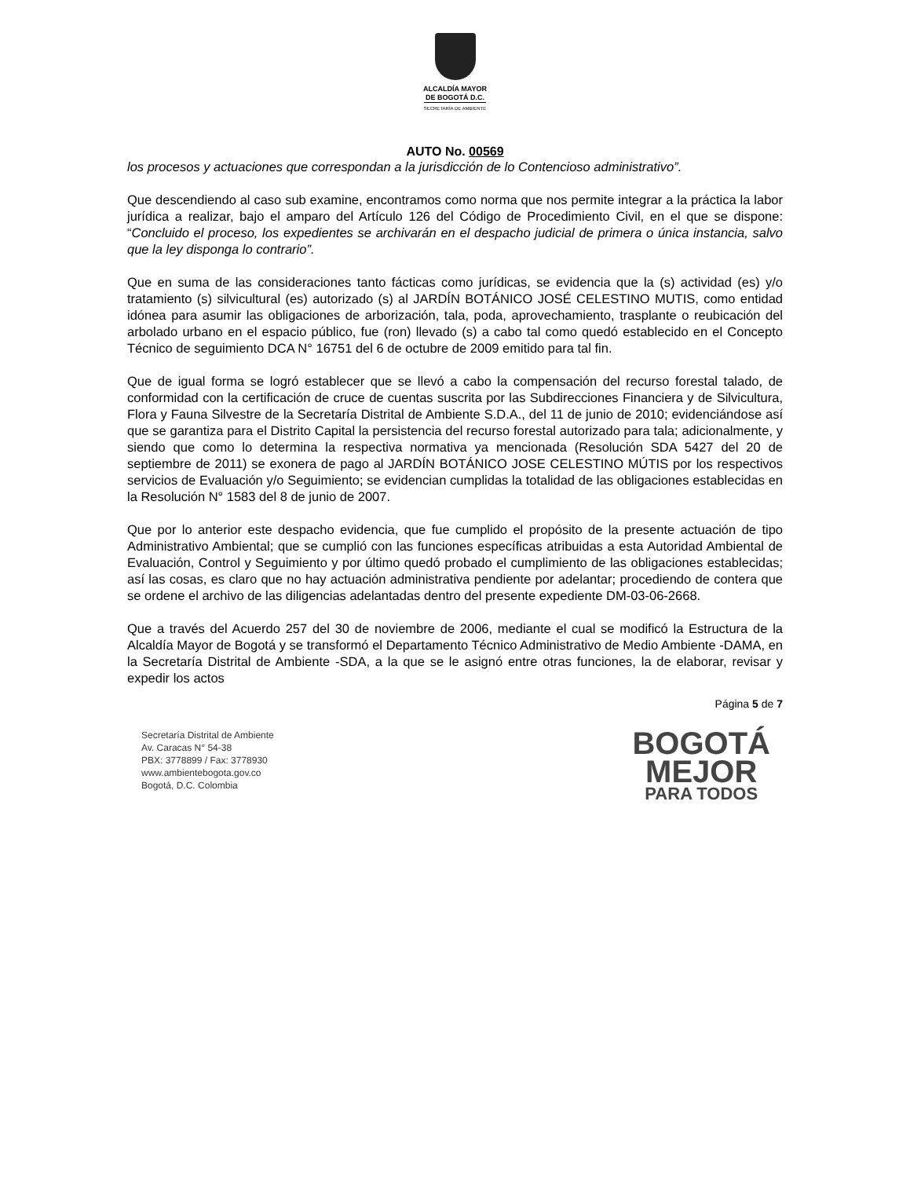ALCALDÍA MAYOR
DE BOGOTÁ D.C.
SECRETARÍA DE AMBIENTE
AUTO No. 00569
los procesos y actuaciones que correspondan a la jurisdicción de lo Contencioso administrativo”.
Que descendiendo al caso sub examine, encontramos como norma que nos permite integrar a la práctica la labor jurídica a realizar, bajo el amparo del Artículo 126 del Código de Procedimiento Civil, en el que se dispone: “Concluido el proceso, los expedientes se archivarán en el despacho judicial de primera o única instancia, salvo que la ley disponga lo contrario”.
Que en suma de las consideraciones tanto fácticas como jurídicas, se evidencia que la (s) actividad (es) y/o tratamiento (s) silvicultural (es) autorizado (s) al JARDÍN BOTÁNICO JOSÉ CELESTINO MUTIS, como entidad idónea para asumir las obligaciones de arborización, tala, poda, aprovechamiento, trasplante o reubicación del arbolado urbano en el espacio público, fue (ron) llevado (s) a cabo tal como quedó establecido en el Concepto Técnico de seguimiento DCA N° 16751 del 6 de octubre de 2009 emitido para tal fin.
Que de igual forma se logró establecer que se llevó a cabo la compensación del recurso forestal talado, de conformidad con la certificación de cruce de cuentas suscrita por las Subdirecciones Financiera y de Silvicultura, Flora y Fauna Silvestre de la Secretaría Distrital de Ambiente S.D.A., del 11 de junio de 2010; evidenciándose así que se garantiza para el Distrito Capital la persistencia del recurso forestal autorizado para tala; adicionalmente, y siendo que como lo determina la respectiva normativa ya mencionada (Resolución SDA 5427 del 20 de septiembre de 2011) se exonera de pago al JARDÍN BOTÁNICO JOSE CELESTINO MÚTIS por los respectivos servicios de Evaluación y/o Seguimiento; se evidencian cumplidas la totalidad de las obligaciones establecidas en la Resolución N° 1583 del 8 de junio de 2007.
Que por lo anterior este despacho evidencia, que fue cumplido el propósito de la presente actuación de tipo Administrativo Ambiental; que se cumplió con las funciones específicas atribuidas a esta Autoridad Ambiental de Evaluación, Control y Seguimiento y por último quedó probado el cumplimiento de las obligaciones establecidas; así las cosas, es claro que no hay actuación administrativa pendiente por adelantar; procediendo de contera que se ordene el archivo de las diligencias adelantadas dentro del presente expediente DM-03-06-2668.
Que a través del Acuerdo 257 del 30 de noviembre de 2006, mediante el cual se modificó la Estructura de la Alcaldía Mayor de Bogotá y se transformó el Departamento Técnico Administrativo de Medio Ambiente -DAMA, en la Secretaría Distrital de Ambiente -SDA, a la que se le asignó entre otras funciones, la de elaborar, revisar y expedir los actos
Página 5 de 7
Secretaría Distrital de Ambiente
Av. Caracas N° 54-38
PBX: 3778899 / Fax: 3778930
www.ambientebogota.gov.co
Bogotá, D.C. Colombia
BOGOTÁ
MEJOR
PARA TODOS